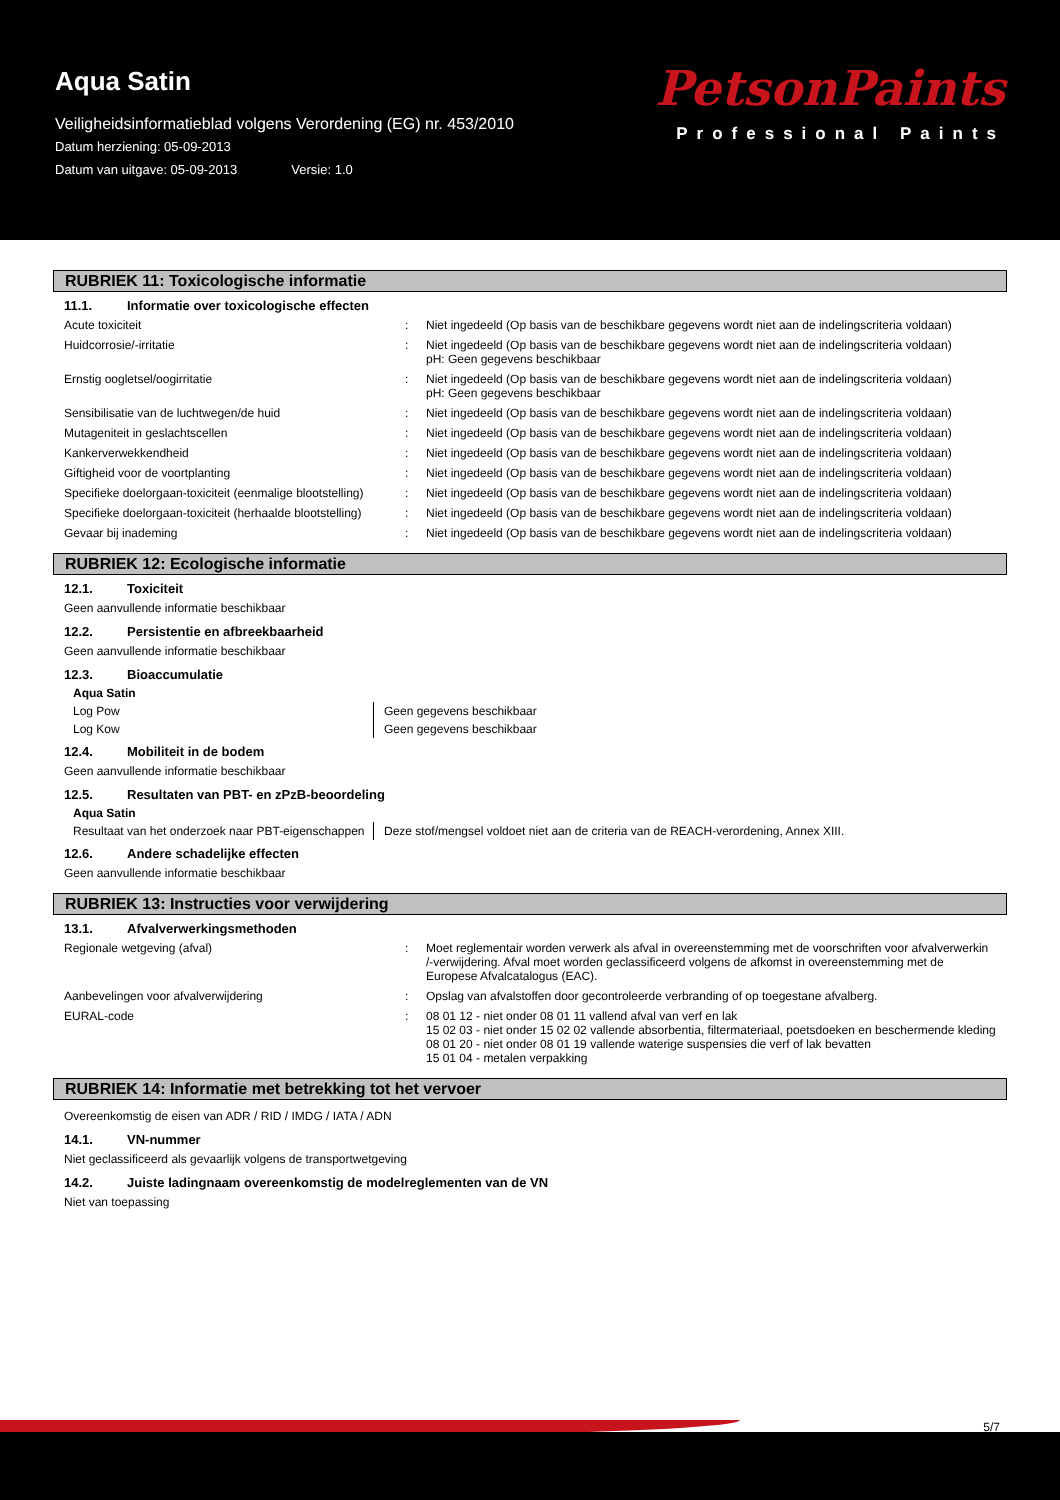Aqua Satin
Veiligheidsinformatieblad volgens Verordening (EG) nr. 453/2010
Datum herziening: 05-09-2013
Datum van uitgave: 05-09-2013 Versie: 1.0
PetsonPaints
Professional Paints
RUBRIEK 11: Toxicologische informatie
11.1. Informatie over toxicologische effecten
| Acute toxiciteit | : | Niet ingedeeld (Op basis van de beschikbare gegevens wordt niet aan de indelingscriteria voldaan) |
| Huidcorrosie/-irritatie | : | Niet ingedeeld (Op basis van de beschikbare gegevens wordt niet aan de indelingscriteria voldaan) pH: Geen gegevens beschikbaar |
| Ernstig oogletsel/oogirritatie | : | Niet ingedeeld (Op basis van de beschikbare gegevens wordt niet aan de indelingscriteria voldaan) pH: Geen gegevens beschikbaar |
| Sensibilisatie van de luchtwegen/de huid | : | Niet ingedeeld (Op basis van de beschikbare gegevens wordt niet aan de indelingscriteria voldaan) |
| Mutageniteit in geslachtscellen | : | Niet ingedeeld (Op basis van de beschikbare gegevens wordt niet aan de indelingscriteria voldaan) |
| Kankerverwekkendheid | : | Niet ingedeeld (Op basis van de beschikbare gegevens wordt niet aan de indelingscriteria voldaan) |
| Giftigheid voor de voortplanting | : | Niet ingedeeld (Op basis van de beschikbare gegevens wordt niet aan de indelingscriteria voldaan) |
| Specifieke doelorgaan-toxiciteit (eenmalige blootstelling) | : | Niet ingedeeld (Op basis van de beschikbare gegevens wordt niet aan de indelingscriteria voldaan) |
| Specifieke doelorgaan-toxiciteit (herhaalde blootstelling) | : | Niet ingedeeld (Op basis van de beschikbare gegevens wordt niet aan de indelingscriteria voldaan) |
| Gevaar bij inademing | : | Niet ingedeeld (Op basis van de beschikbare gegevens wordt niet aan de indelingscriteria voldaan) |
RUBRIEK 12: Ecologische informatie
12.1. Toxiciteit
Geen aanvullende informatie beschikbaar
12.2. Persistentie en afbreekbaarheid
Geen aanvullende informatie beschikbaar
12.3. Bioaccumulatie
| Aqua Satin | |
| Log Pow | Geen gegevens beschikbaar |
| Log Kow | Geen gegevens beschikbaar |
12.4. Mobiliteit in de bodem
Geen aanvullende informatie beschikbaar
12.5. Resultaten van PBT- en zPzB-beoordeling
| Aqua Satin | |
| Resultaat van het onderzoek naar PBT-eigenschappen | Deze stof/mengsel voldoet niet aan de criteria van de REACH-verordening, Annex XIII. |
12.6. Andere schadelijke effecten
Geen aanvullende informatie beschikbaar
RUBRIEK 13: Instructies voor verwijdering
13.1. Afvalverwerkingsmethoden
| Regionale wetgeving (afval) | : | Moet reglementair worden verwerk als afval in overeenstemming met de voorschriften voor afvalverwerkin /-verwijdering. Afval moet worden geclassificeerd volgens de afkomst in overeenstemming met de Europese Afvalcatalogus (EAC). |
| Aanbevelingen voor afvalverwijdering | : | Opslag van afvalstoffen door gecontroleerde verbranding of op toegestane afvalberg. |
| EURAL-code | : | 08 01 12 - niet onder 08 01 11 vallend afval van verf en lak 15 02 03 - niet onder 15 02 02 vallende absorbentia, filtermateriaal, poetsdoeken en beschermende kleding 08 01 20 - niet onder 08 01 19 vallende waterige suspensies die verf of lak bevatten 15 01 04 - metalen verpakking |
RUBRIEK 14: Informatie met betrekking tot het vervoer
Overeenkomstig de eisen van ADR / RID / IMDG / IATA / ADN
14.1. VN-nummer
Niet geclassificeerd als gevaarlijk volgens de transportwetgeving
14.2. Juiste ladingnaam overeenkomstig de modelreglementen van de VN
Niet van toepassing
5/7